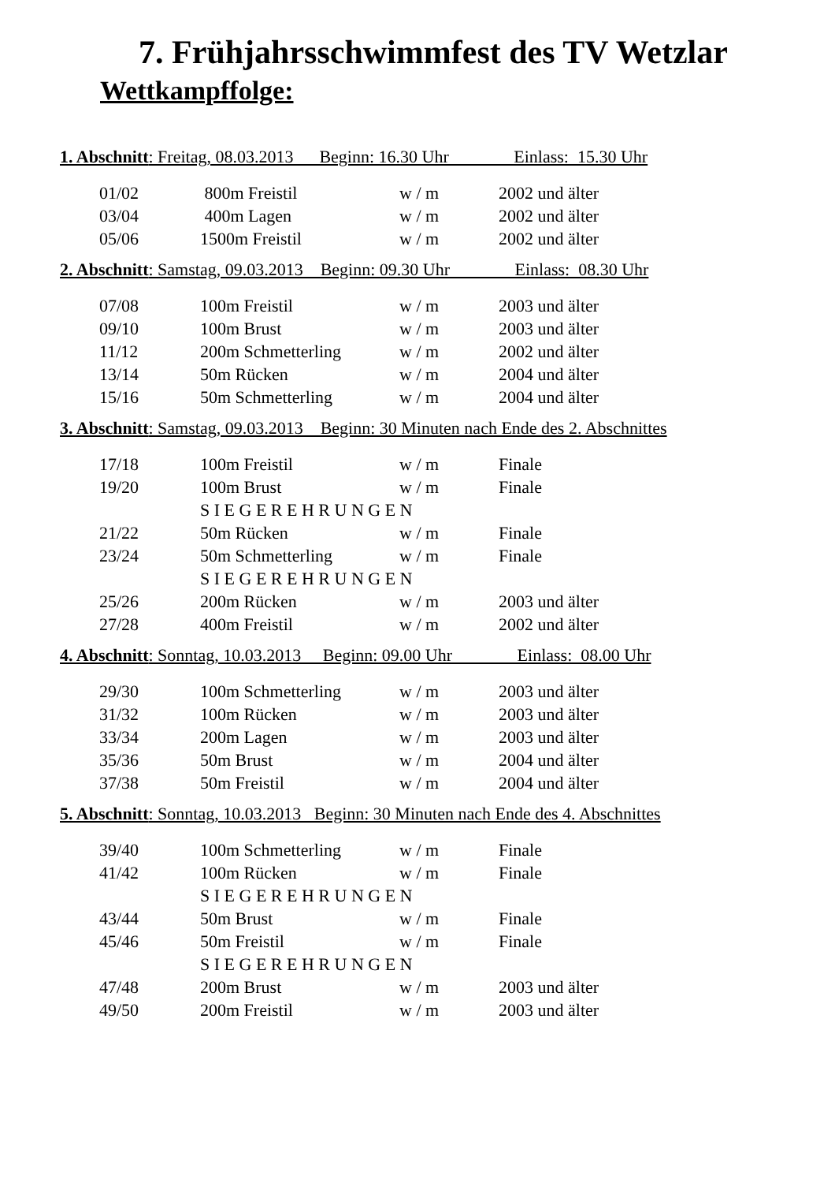7. Frühjahrsschwimmfest des TV Wetzlar
Wettkampffolge:
1. Abschnitt: Freitag, 08.03.2013 Beginn: 16.30 Uhr Einlass: 15.30 Uhr
| 01/02 | 800m Freistil | w / m | 2002 und älter |
| 03/04 | 400m Lagen | w / m | 2002 und älter |
| 05/06 | 1500m Freistil | w / m | 2002 und älter |
2. Abschnitt: Samstag, 09.03.2013 Beginn: 09.30 Uhr Einlass: 08.30 Uhr
| 07/08 | 100m Freistil | w / m | 2003 und älter |
| 09/10 | 100m Brust | w / m | 2003 und älter |
| 11/12 | 200m Schmetterling | w / m | 2002 und älter |
| 13/14 | 50m Rücken | w / m | 2004 und älter |
| 15/16 | 50m Schmetterling | w / m | 2004 und älter |
3. Abschnitt: Samstag, 09.03.2013 Beginn: 30 Minuten nach Ende des 2. Abschnittes
| 17/18 | 100m Freistil | w / m | Finale |
| 19/20 | 100m Brust | w / m | Finale |
| | S I E G E R E H R U N G E N | | |
| 21/22 | 50m Rücken | w / m | Finale |
| 23/24 | 50m Schmetterling | w / m | Finale |
| | S I E G E R E H R U N G E N | | |
| 25/26 | 200m Rücken | w / m | 2003 und älter |
| 27/28 | 400m Freistil | w / m | 2002 und älter |
4. Abschnitt: Sonntag, 10.03.2013 Beginn: 09.00 Uhr Einlass: 08.00 Uhr
| 29/30 | 100m Schmetterling | w / m | 2003 und älter |
| 31/32 | 100m Rücken | w / m | 2003 und älter |
| 33/34 | 200m Lagen | w / m | 2003 und älter |
| 35/36 | 50m Brust | w / m | 2004 und älter |
| 37/38 | 50m Freistil | w / m | 2004 und älter |
5. Abschnitt: Sonntag, 10.03.2013 Beginn: 30 Minuten nach Ende des 4. Abschnittes
| 39/40 | 100m Schmetterling | w / m | Finale |
| 41/42 | 100m Rücken | w / m | Finale |
| | S I E G E R E H R U N G E N | | |
| 43/44 | 50m Brust | w / m | Finale |
| 45/46 | 50m Freistil | w / m | Finale |
| | S I E G E R E H R U N G E N | | |
| 47/48 | 200m Brust | w / m | 2003 und älter |
| 49/50 | 200m Freistil | w / m | 2003 und älter |